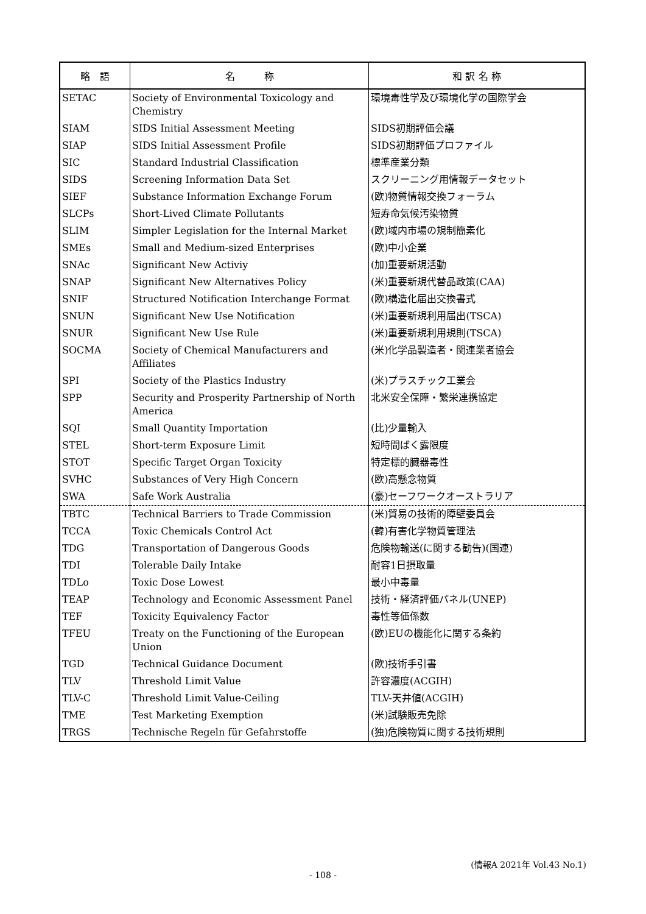| 略 語 | 名 称 | 和 訳 名 称 |
| --- | --- | --- |
| SETAC | Society of Environmental Toxicology and Chemistry | 環境毒性学及び環境化学の国際学会 |
| SIAM | SIDS Initial Assessment Meeting | SIDS初期評価会議 |
| SIAP | SIDS Initial Assessment Profile | SIDS初期評価プロファイル |
| SIC | Standard Industrial Classification | 標準産業分類 |
| SIDS | Screening Information Data Set | スクリーニング用情報データセット |
| SIEF | Substance Information Exchange Forum | (欧)物質情報交換フォーラム |
| SLCPs | Short-Lived Climate Pollutants | 短寿命気候汚染物質 |
| SLIM | Simpler Legislation for the Internal Market | (欧)域内市場の規制簡素化 |
| SMEs | Small and Medium-sized Enterprises | (欧)中小企業 |
| SNAc | Significant New Activiy | (加)重要新規活動 |
| SNAP | Significant New Alternatives Policy | (米)重要新規代替品政策(CAA) |
| SNIF | Structured Notification Interchange Format | (欧)構造化届出交換書式 |
| SNUN | Significant New Use Notification | (米)重要新規利用届出(TSCA) |
| SNUR | Significant New Use Rule | (米)重要新規利用規則(TSCA) |
| SOCMA | Society of Chemical Manufacturers and Affiliates | (米)化学品製造者・関連業者協会 |
| SPI | Society of the Plastics Industry | (米)プラスチック工業会 |
| SPP | Security and Prosperity Partnership of North America | 北米安全保障・繁栄連携協定 |
| SQI | Small Quantity Importation | (比)少量輸入 |
| STEL | Short-term Exposure Limit | 短時間ばく露限度 |
| STOT | Specific Target Organ Toxicity | 特定標的臓器毒性 |
| SVHC | Substances of Very High Concern | (欧)高懸念物質 |
| SWA | Safe Work Australia | (豪)セーフワークオーストラリア |
| TBTC | Technical Barriers to Trade Commission | (米)貿易の技術的障壁委員会 |
| TCCA | Toxic Chemicals Control Act | (韓)有害化学物質管理法 |
| TDG | Transportation of Dangerous Goods | 危険物輸送(に関する勧告)(国連) |
| TDI | Tolerable Daily Intake | 耐容1日摂取量 |
| TDLo | Toxic Dose Lowest | 最小中毒量 |
| TEAP | Technology and Economic Assessment Panel | 技術・経済評価パネル(UNEP) |
| TEF | Toxicity Equivalency Factor | 毒性等価係数 |
| TFEU | Treaty on the Functioning of the European Union | (欧)EUの機能化に関する条約 |
| TGD | Technical Guidance Document | (欧)技術手引書 |
| TLV | Threshold Limit Value | 許容濃度(ACGIH) |
| TLV-C | Threshold Limit Value-Ceiling | TLV-天井値(ACGIH) |
| TME | Test Marketing Exemption | (米)試験販売免除 |
| TRGS | Technische Regeln für Gefahrstoffe | (独)危険物質に関する技術規則 |
(情報A 2021年 Vol.43 No.1)
- 108 -